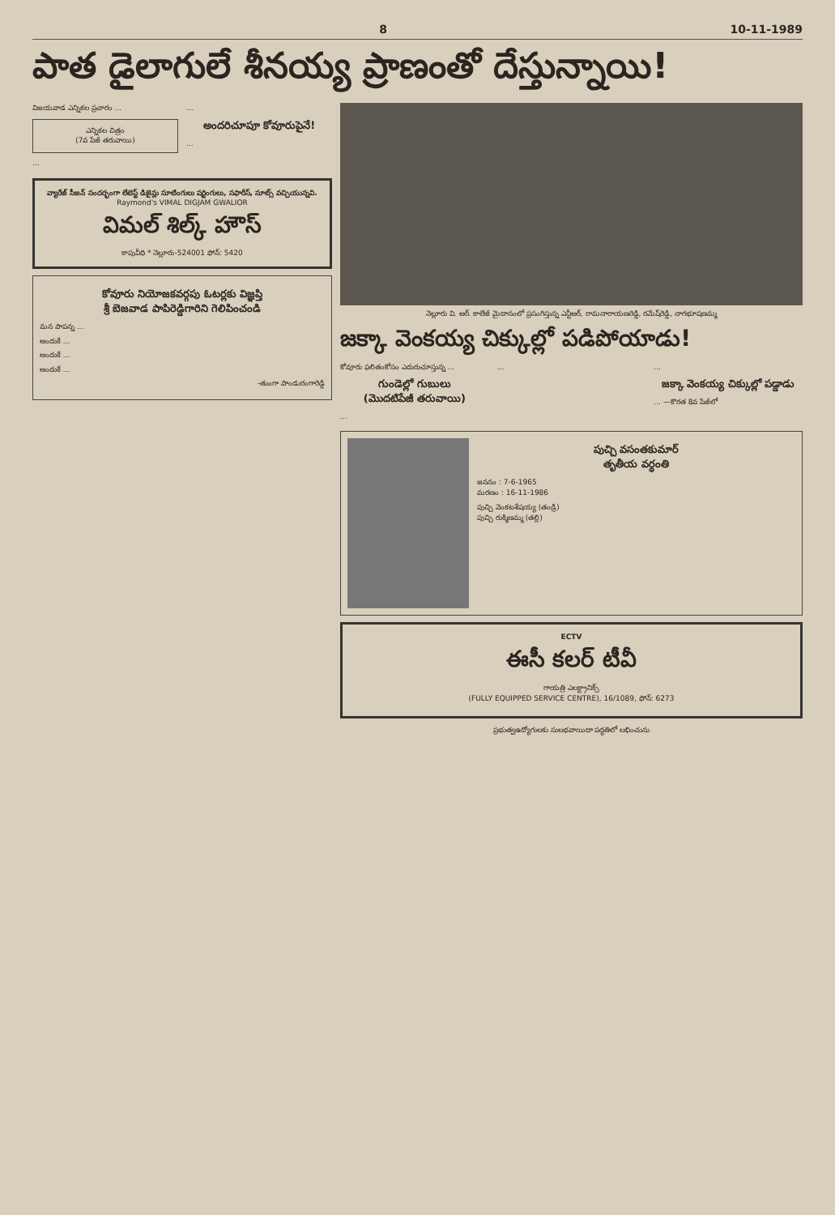8 10-11-1989
పాత డైలాగులే శీనయ్య ప్రాణంతో దేస్తున్నాయి!
విజయవాడ ఎన్నికల ప్రచారం ...
ఎన్నికల చిత్రం
(7వ పేజీ తరువాయి)
...
...
అందరిచూపూ కోవూరుపైనే!
...
వ్యారేజ్ సీజన్ సందర్భంగా లేటెస్ట్ డిజైన్లు సూటింగులు షర్టింగులు, సఫారీస్, సూట్స్ వచ్చియున్నవి.
Raymond's VIMAL DIGJAM GWALIOR
విమల్ శిల్క్ హౌస్
కాపువీధి * నెల్లూరు-524001 ఫోన్: 5420
కోవూరు నియోజకవర్గపు ఓటర్లకు విజ్ఞప్తి
శ్రీ బెజవాడ పాపిరెడ్డిగారిని గెలిపించండి
మన పాపన్న ...
అందుకే ...
అందుకే ...
అందుకే ...
-తుంగా పాండురంగారెడ్డి
నెల్లూరు వి. ఆర్. కాలేజీ మైదానంలో ప్రసంగిస్తున్న ఎన్టీఆర్, రామనారాయణరెడ్డి, రమేష్‌రెడ్డి, నాగభూషణమ్మ
జక్కా వెంకయ్య చిక్కుల్లో పడిపోయాడు!
కోవూరు ఫలితంకోసం ఎదురుచూస్తున్న ...
గుండెల్లో గుబులు
(మొదటిపేజీ తరువాయి)
...
... ...
జక్కా వెంకయ్య చిక్కుల్లో పడ్డాడు
... —కొరత 8వ పేజీలో
పుచ్చి వసంతకుమార్
తృతీయ వర్ధంతి
జననం : 7-6-1965
మరణం : 16-11-1986
పుచ్చి వెంకటశేషయ్య (తండ్రి)
పుచ్చి రుక్మిణమ్మ (తల్లి)
ECTV
ఈసీ కలర్ టీవీ
గాయత్రి ఎలక్ట్రానిక్స్
(FULLY EQUIPPED SERVICE CENTRE), 16/1089, ఫోన్: 6273
ప్రభుత్వఉద్యోగులకు సులభవాయిదా పద్ధతిలో లభించును